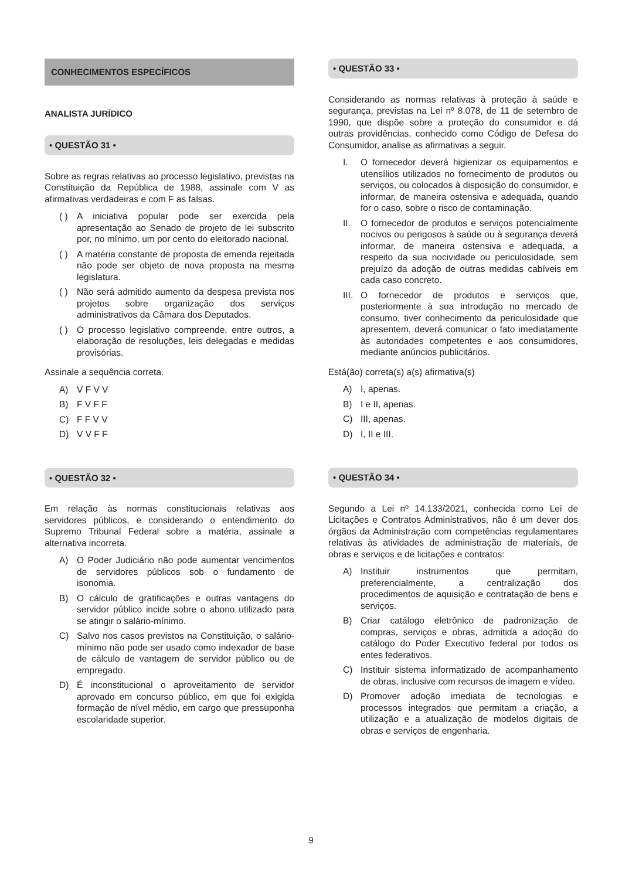CONHECIMENTOS ESPECÍFICOS
ANALISTA JURÍDICO
• QUESTÃO 31 •
Sobre as regras relativas ao processo legislativo, previstas na Constituição da República de 1988, assinale com V as afirmativas verdadeiras e com F as falsas.
( ) A iniciativa popular pode ser exercida pela apresentação ao Senado de projeto de lei subscrito por, no mínimo, um por cento do eleitorado nacional.
( ) A matéria constante de proposta de emenda rejeitada não pode ser objeto de nova proposta na mesma legislatura.
( ) Não será admitido aumento da despesa prevista nos projetos sobre organização dos serviços administrativos da Câmara dos Deputados.
( ) O processo legislativo compreende, entre outros, a elaboração de resoluções, leis delegadas e medidas provisórias.
Assinale a sequência correta.
A) V F V V
B) F V F F
C) F F V V
D) V V F F
• QUESTÃO 32 •
Em relação às normas constitucionais relativas aos servidores públicos, e considerando o entendimento do Supremo Tribunal Federal sobre a matéria, assinale a alternativa incorreta.
A) O Poder Judiciário não pode aumentar vencimentos de servidores públicos sob o fundamento de isonomia.
B) O cálculo de gratificações e outras vantagens do servidor público incide sobre o abono utilizado para se atingir o salário-mínimo.
C) Salvo nos casos previstos na Constituição, o salário-mínimo não pode ser usado como indexador de base de cálculo de vantagem de servidor público ou de empregado.
D) É inconstitucional o aproveitamento de servidor aprovado em concurso público, em que foi exigida formação de nível médio, em cargo que pressuponha escolaridade superior.
• QUESTÃO 33 •
Considerando as normas relativas à proteção à saúde e segurança, previstas na Lei nº 8.078, de 11 de setembro de 1990, que dispõe sobre a proteção do consumidor e dá outras providências, conhecido como Código de Defesa do Consumidor, analise as afirmativas a seguir.
I. O fornecedor deverá higienizar os equipamentos e utensílios utilizados no fornecimento de produtos ou serviços, ou colocados à disposição do consumidor, e informar, de maneira ostensiva e adequada, quando for o caso, sobre o risco de contaminação.
II. O fornecedor de produtos e serviços potencialmente nocivos ou perigosos à saúde ou à segurança deverá informar, de maneira ostensiva e adequada, a respeito da sua nocividade ou periculosidade, sem prejuízo da adoção de outras medidas cabíveis em cada caso concreto.
III. O fornecedor de produtos e serviços que, posteriormente à sua introdução no mercado de consumo, tiver conhecimento da periculosidade que apresentem, deverá comunicar o fato imediatamente às autoridades competentes e aos consumidores, mediante anúncios publicitários.
Está(ão) correta(s) a(s) afirmativa(s)
A) I, apenas.
B) I e II, apenas.
C) III, apenas.
D) I, II e III.
• QUESTÃO 34 •
Segundo a Lei nº 14.133/2021, conhecida como Lei de Licitações e Contratos Administrativos, não é um dever dos órgãos da Administração com competências regulamentares relativas às atividades de administração de materiais, de obras e serviços e de licitações e contratos:
A) Instituir instrumentos que permitam, preferencialmente, a centralização dos procedimentos de aquisição e contratação de bens e serviços.
B) Criar catálogo eletrônico de padronização de compras, serviços e obras, admitida a adoção do catálogo do Poder Executivo federal por todos os entes federativos.
C) Instituir sistema informatizado de acompanhamento de obras, inclusive com recursos de imagem e vídeo.
D) Promover adoção imediata de tecnologias e processos integrados que permitam a criação, a utilização e a atualização de modelos digitais de obras e serviços de engenharia.
9